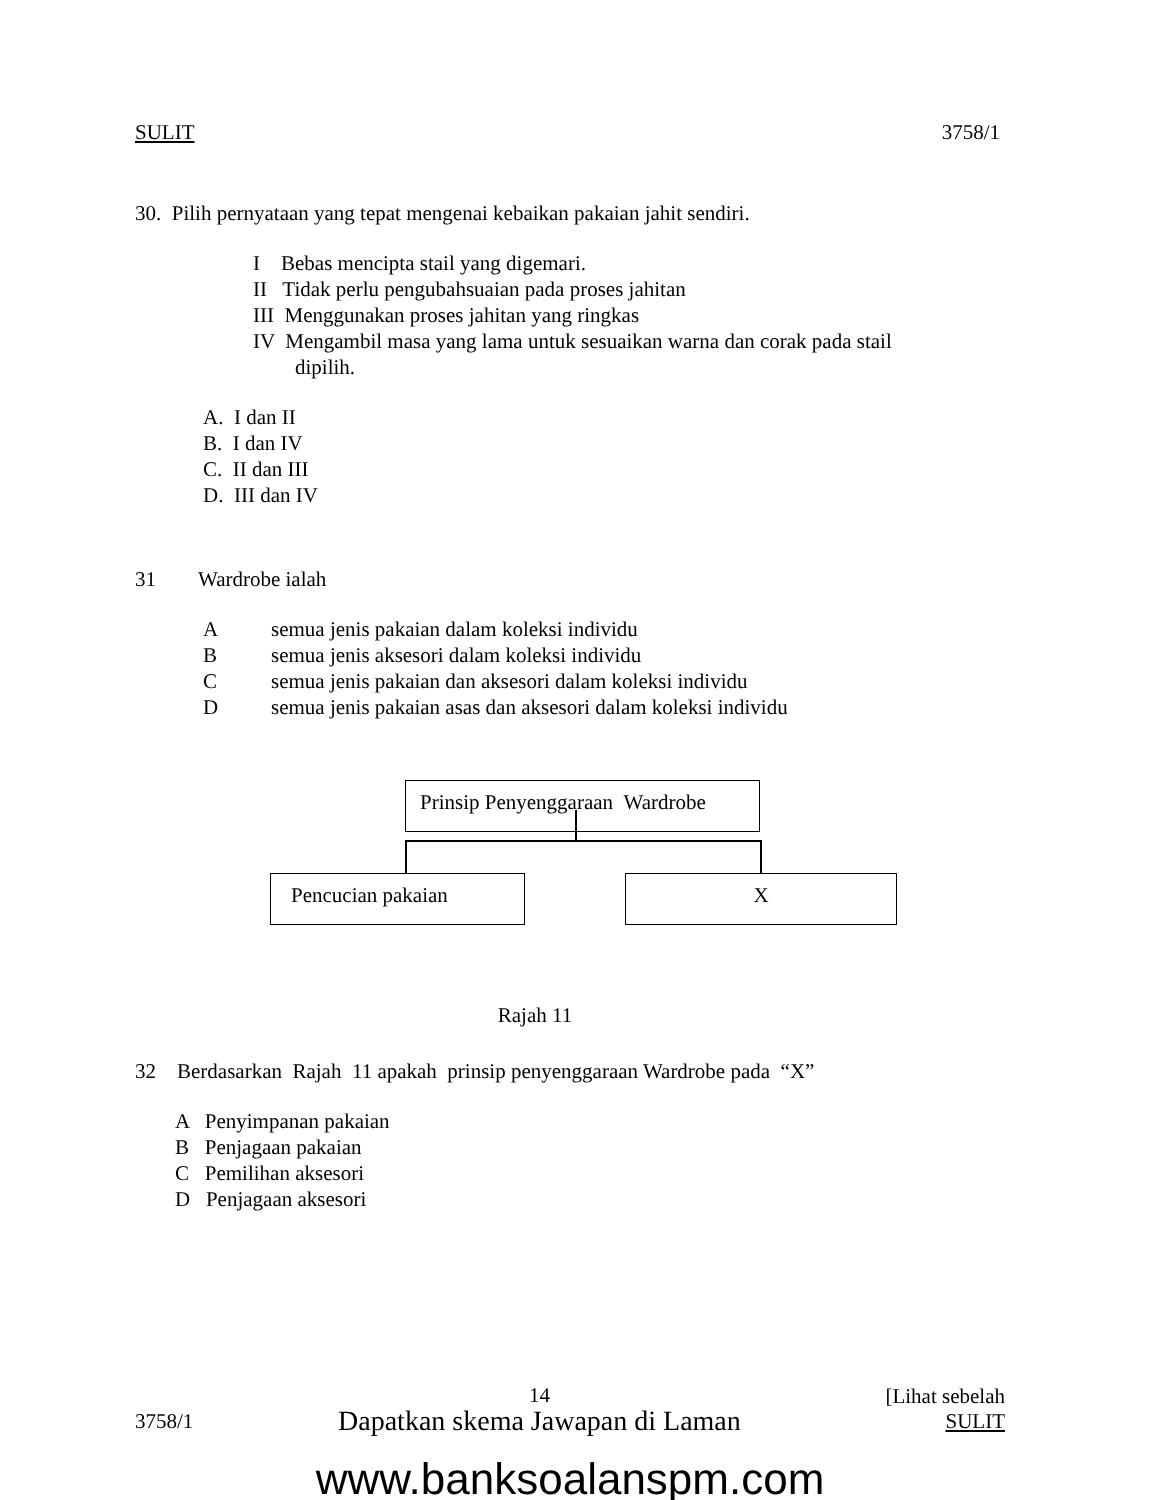SULIT 3758/1
30. Pilih pernyataan yang tepat mengenai kebaikan pakaian jahit sendiri.
I Bebas mencipta stail yang digemari.
II Tidak perlu pengubahsuaian pada proses jahitan
III Menggunakan proses jahitan yang ringkas
IV Mengambil masa yang lama untuk sesuaikan warna dan corak pada stail
dipilih.
A. I dan II
B. I dan IV
C. II dan III
D. III dan IV
31 Wardrobe ialah
Asemua jenis pakaian dalam koleksi individu
Bsemua jenis aksesori dalam koleksi individu
Csemua jenis pakaian dan aksesori dalam koleksi individu
Dsemua jenis pakaian asas dan aksesori dalam koleksi individu
Prinsip Penyenggaraan Wardrobe
Pencucian pakaian X
Rajah 11
32 Berdasarkan Rajah 11 apakah prinsip penyenggaraan Wardrobe pada “X”
A Penyimpanan pakaian
B Penjagaan pakaian
C Pemilihan aksesori
D Penjagaan aksesori
3758/1 14
Dapatkan skema Jawapan di Laman [Lihat sebelah
SULIT
www.banksoalanspm.com